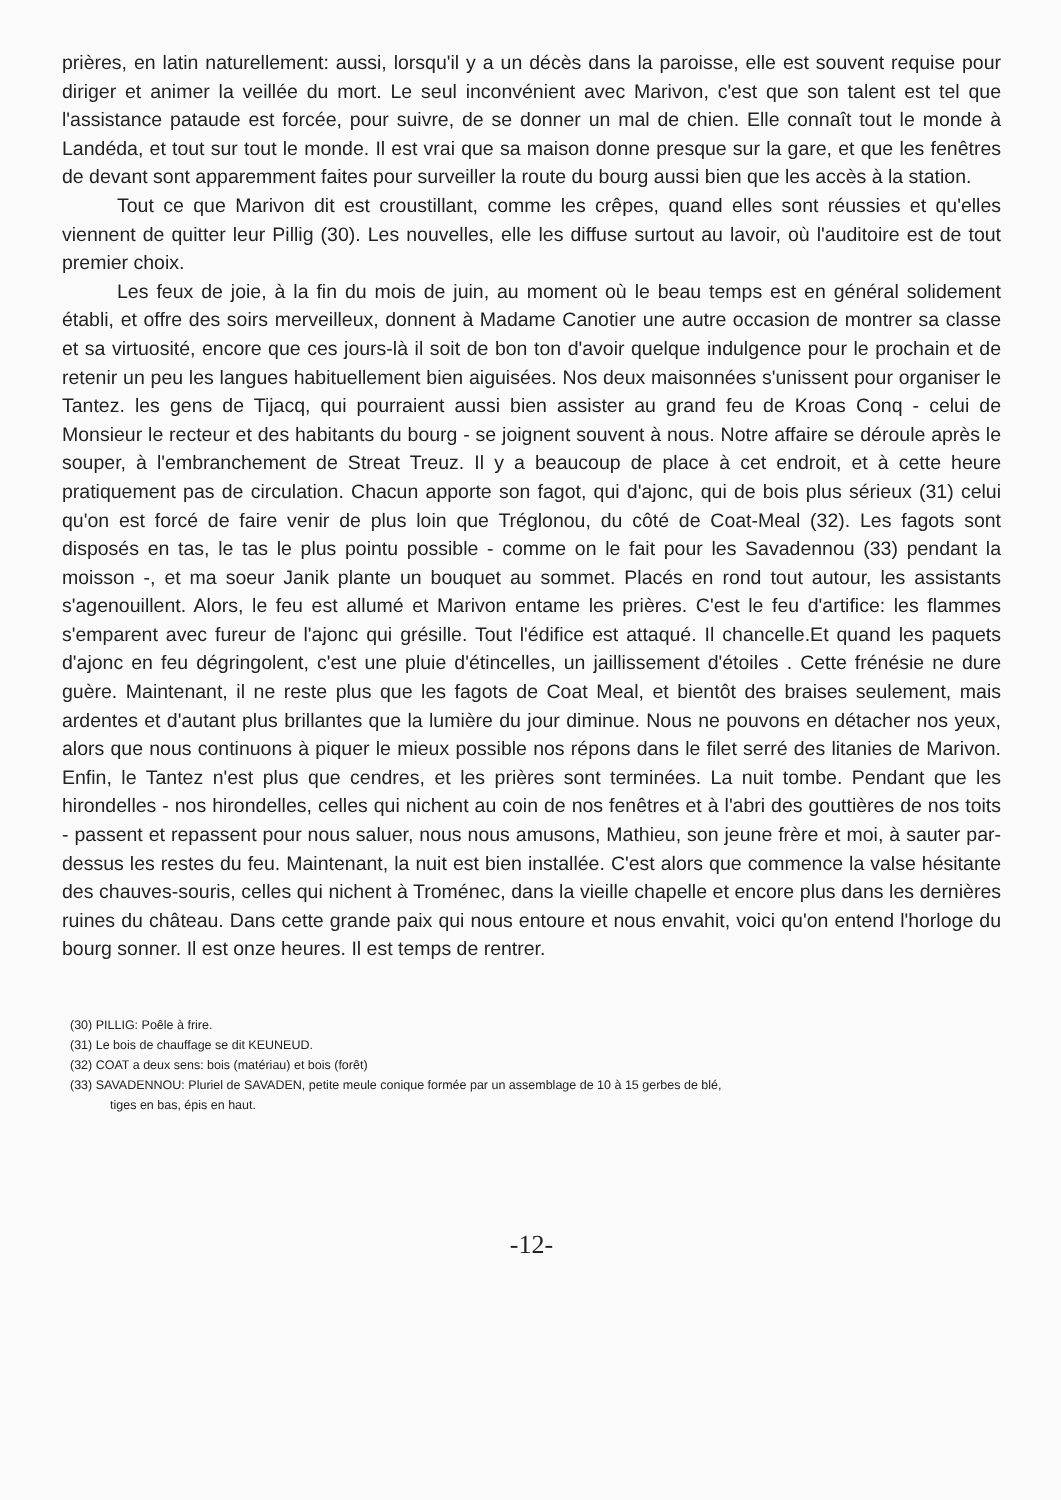prières, en latin naturellement: aussi, lorsqu'il y a un décès dans la paroisse, elle est souvent requise pour diriger et animer la veillée du mort. Le seul inconvénient avec Marivon, c'est que son talent est tel que l'assistance pataude est forcée, pour suivre, de se donner un mal de chien. Elle connaît tout le monde à Landéda, et tout sur tout le monde. Il est vrai que sa maison donne presque sur la gare, et que les fenêtres de devant sont apparemment faites pour surveiller la route du bourg aussi bien que les accès à la station.
Tout ce que Marivon dit est croustillant, comme les crêpes, quand elles sont réussies et qu'elles viennent de quitter leur Pillig (30). Les nouvelles, elle les diffuse surtout au lavoir, où l'auditoire est de tout premier choix.
Les feux de joie, à la fin du mois de juin, au moment où le beau temps est en général solidement établi, et offre des soirs merveilleux, donnent à Madame Canotier une autre occasion de montrer sa classe et sa virtuosité, encore que ces jours-là il soit de bon ton d'avoir quelque indulgence pour le prochain et de retenir un peu les langues habituellement bien aiguisées. Nos deux maisonnées s'unissent pour organiser le Tantez. les gens de Tijacq, qui pourraient aussi bien assister au grand feu de Kroas Conq - celui de Monsieur le recteur et des habitants du bourg - se joignent souvent à nous. Notre affaire se déroule après le souper, à l'embranchement de Streat Treuz. Il y a beaucoup de place à cet endroit, et à cette heure pratiquement pas de circulation. Chacun apporte son fagot, qui d'ajonc, qui de bois plus sérieux (31) celui qu'on est forcé de faire venir de plus loin que Tréglonou, du côté de Coat-Meal (32). Les fagots sont disposés en tas, le tas le plus pointu possible - comme on le fait pour les Savadennou (33) pendant la moisson -, et ma soeur Janik plante un bouquet au sommet. Placés en rond tout autour, les assistants s'agenouillent. Alors, le feu est allumé et Marivon entame les prières. C'est le feu d'artifice: les flammes s'emparent avec fureur de l'ajonc qui grésille. Tout l'édifice est attaqué. Il chancelle.Et quand les paquets d'ajonc en feu dégringolent, c'est une pluie d'étincelles, un jaillissement d'étoiles . Cette frénésie ne dure guère. Maintenant, il ne reste plus que les fagots de Coat Meal, et bientôt des braises seulement, mais ardentes et d'autant plus brillantes que la lumière du jour diminue. Nous ne pouvons en détacher nos yeux, alors que nous continuons à piquer le mieux possible nos répons dans le filet serré des litanies de Marivon. Enfin, le Tantez n'est plus que cendres, et les prières sont terminées. La nuit tombe. Pendant que les hirondelles - nos hirondelles, celles qui nichent au coin de nos fenêtres et à l'abri des gouttières de nos toits - passent et repassent pour nous saluer, nous nous amusons, Mathieu, son jeune frère et moi, à sauter par-dessus les restes du feu. Maintenant, la nuit est bien installée. C'est alors que commence la valse hésitante des chauves-souris, celles qui nichent à Troménec, dans la vieille chapelle et encore plus dans les dernières ruines du château. Dans cette grande paix qui nous entoure et nous envahit, voici qu'on entend l'horloge du bourg sonner. Il est onze heures. Il est temps de rentrer.
(30) PILLIG: Poêle à frire.
(31) Le bois de chauffage se dit KEUNEUD.
(32) COAT a deux sens: bois (matériau) et bois (forêt)
(33) SAVADENNOU: Pluriel de SAVADEN, petite meule conique formée par un assemblage de 10 à 15 gerbes de blé,
tiges en bas, épis en haut.
-12-